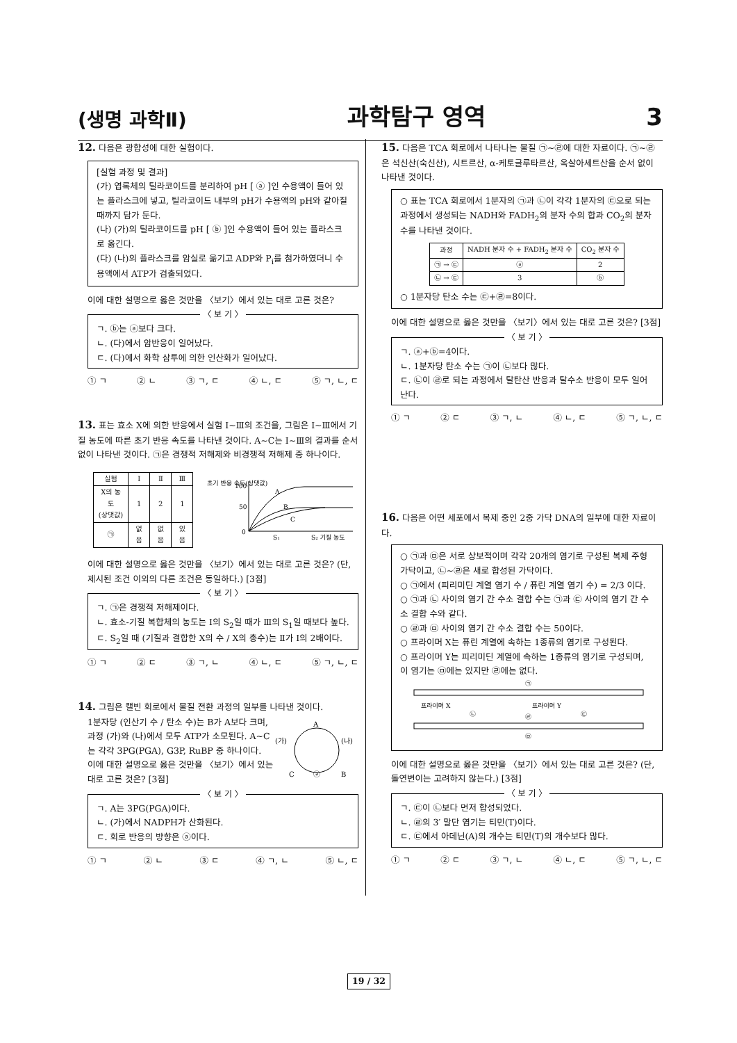(생명 과학Ⅱ) 과학탐구 영역 3
12. 다음은 광합성에 대한 실험이다.
[실험 과정 및 결과]
(가) 엽록체의 틸라코이드를 분리하여 pH [ ⓐ ]인 수용액이 들어 있는 플라스크에 넣고, 틸라코이드 내부의 pH가 수용액의 pH와 같아질 때까지 담가 둔다.
(나) (가)의 틸라코이드를 pH [ ⓑ ]인 수용액이 들어 있는 플라스크로 옮긴다.
(다) (나)의 플라스크를 암실로 옮기고 ADP와 P<sub>i</sub>를 첨가하였더니 수용액에서 ATP가 검출되었다.
이에 대한 설명으로 옳은 것만을 〈보기〉에서 있는 대로 고른 것은?
〈 보 기 〉
ㄱ. ⓑ는 ⓐ보다 크다.
ㄴ. (다)에서 암반응이 일어났다.
ㄷ. (다)에서 화학 삼투에 의한 인산화가 일어났다.
① ㄱ ② ㄴ ③ ㄱ, ㄷ ④ ㄴ, ㄷ ⑤ ㄱ, ㄴ, ㄷ
13. 표는 효소 X에 의한 반응에서 실험 Ⅰ~Ⅲ의 조건을, 그림은 Ⅰ~Ⅲ에서 기질 농도에 따른 초기 반응 속도를 나타낸 것이다. A~C는 Ⅰ~Ⅲ의 결과를 순서 없이 나타낸 것이다. ㉠은 경쟁적 저해제와 비경쟁적 저해제 중 하나이다.
| 실험 | Ⅰ | Ⅱ | Ⅲ |
| --- | --- | --- | --- |
| X의 농도 (상댓값) | 1 | 2 | 1 |
| ㉠ | 없음 | 없음 | 있음 |
초기 반응 속도(상댓값)
100
50
0
A
B
C
S₁
S₂ 기질 농도
이에 대한 설명으로 옳은 것만을 〈보기〉에서 있는 대로 고른 것은? (단, 제시된 조건 이외의 다른 조건은 동일하다.) [3점]
〈 보 기 〉
ㄱ. ㉠은 경쟁적 저해제이다.
ㄴ. 효소-기질 복합체의 농도는 Ⅰ의 S<sub>2</sub>일 때가 Ⅲ의 S<sub>1</sub>일 때보다 높다.
ㄷ. S<sub>2</sub>일 때 (기질과 결합한 X의 수 / X의 총수)는 Ⅱ가 Ⅰ의 2배이다.
① ㄱ ② ㄷ ③ ㄱ, ㄴ ④ ㄴ, ㄷ ⑤ ㄱ, ㄴ, ㄷ
14. 그림은 캘빈 회로에서 물질 전환 과정의 일부를 나타낸 것이다.
1분자당 (인산기 수 / 탄소 수)는 B가 A보다 크며, 과정 (가)와 (나)에서 모두 ATP가 소모된다. A~C는 각각 3PG(PGA), G3P, RuBP 중 하나이다.
이에 대한 설명으로 옳은 것만을 〈보기〉에서 있는 대로 고른 것은? [3점]
A
(가)
(나)
C
ⓐ
B
〈 보 기 〉
ㄱ. A는 3PG(PGA)이다.
ㄴ. (가)에서 NADPH가 산화된다.
ㄷ. 회로 반응의 방향은 ⓐ이다.
① ㄱ ② ㄴ ③ ㄷ ④ ㄱ, ㄴ ⑤ ㄴ, ㄷ
15. 다음은 TCA 회로에서 나타나는 물질 ㉠~㉣에 대한 자료이다. ㉠~㉣은 석신산(숙신산), 시트르산, α-케토글루타르산, 옥살아세트산을 순서 없이 나타낸 것이다.
○ 표는 TCA 회로에서 1분자의 ㉠과 ㉡이 각각 1분자의 ㉢으로 되는 과정에서 생성되는 NADH와 FADH<sub>2</sub>의 분자 수의 합과 CO<sub>2</sub>의 분자 수를 나타낸 것이다.
| 과정 | NADH 분자 수 + FADH<sub>2</sub> 분자 수 | CO<sub>2</sub> 분자 수 |
| --- | --- | --- |
| ㉠ → ㉢ | ⓐ | 2 |
| ㉡ → ㉢ | 3 | ⓑ |
○ 1분자당 탄소 수는 ㉢+㉣=8이다.
이에 대한 설명으로 옳은 것만을 〈보기〉에서 있는 대로 고른 것은? [3점]
〈 보 기 〉
ㄱ. ⓐ+ⓑ=4이다.
ㄴ. 1분자당 탄소 수는 ㉠이 ㉡보다 많다.
ㄷ. ㉡이 ㉣로 되는 과정에서 탈탄산 반응과 탈수소 반응이 모두 일어난다.
① ㄱ ② ㄷ ③ ㄱ, ㄴ ④ ㄴ, ㄷ ⑤ ㄱ, ㄴ, ㄷ
16. 다음은 어떤 세포에서 복제 중인 2중 가닥 DNA의 일부에 대한 자료이다.
○ ㉠과 ㉤은 서로 상보적이며 각각 20개의 염기로 구성된 복제 주형 가닥이고, ㉡~㉣은 새로 합성된 가닥이다.
○ ㉠에서 (피리미딘 계열 염기 수 / 퓨린 계열 염기 수) = 2/3 이다.
○ ㉠과 ㉡ 사이의 염기 간 수소 결합 수는 ㉠과 ㉢ 사이의 염기 간 수소 결합 수와 같다.
○ ㉣과 ㉤ 사이의 염기 간 수소 결합 수는 50이다.
○ 프라이머 X는 퓨린 계열에 속하는 1종류의 염기로 구성된다.
○ 프라이머 Y는 피리미딘 계열에 속하는 1종류의 염기로 구성되며, 이 염기는 ㉤에는 있지만 ㉣에는 없다.
㉠
프라이머 X
프라이머 Y
㉡
㉣
㉢
㉤
이에 대한 설명으로 옳은 것만을 〈보기〉에서 있는 대로 고른 것은? (단, 돌연변이는 고려하지 않는다.) [3점]
〈 보 기 〉
ㄱ. ㉢이 ㉡보다 먼저 합성되었다.
ㄴ. ㉣의 3′ 말단 염기는 티민(T)이다.
ㄷ. ㉢에서 아데닌(A)의 개수는 티민(T)의 개수보다 많다.
① ㄱ ② ㄷ ③ ㄱ, ㄴ ④ ㄴ, ㄷ ⑤ ㄱ, ㄴ, ㄷ
19 / 32